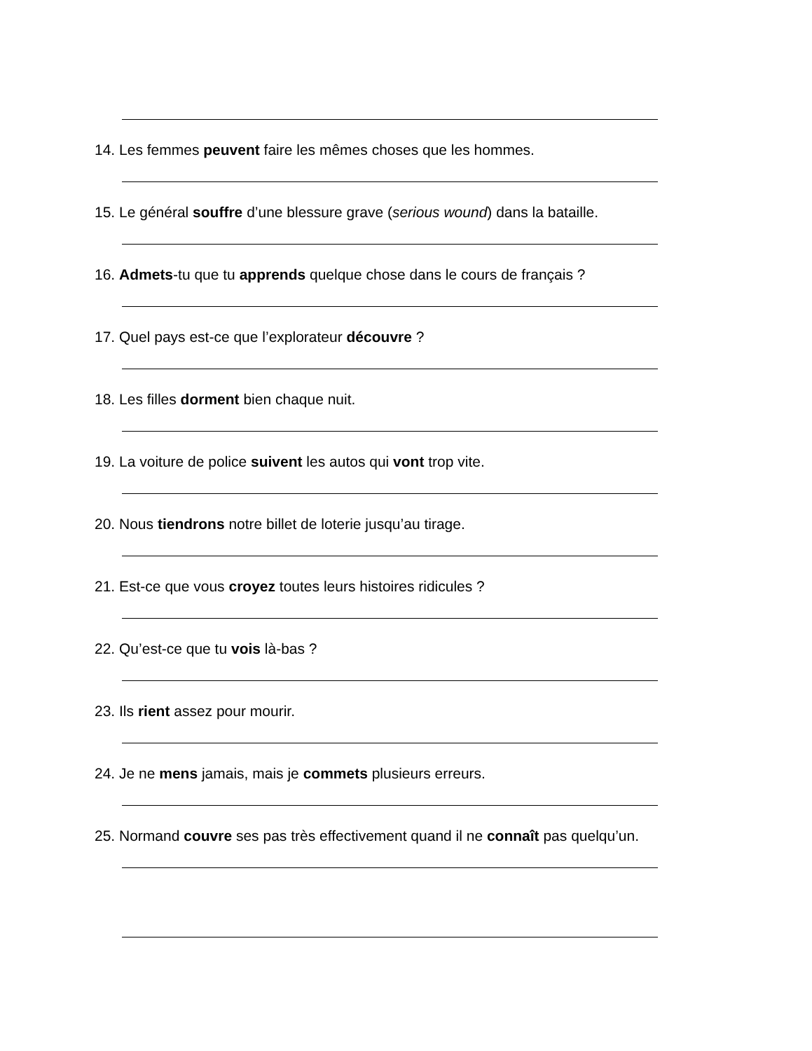14. Les femmes peuvent faire les mêmes choses que les hommes.
15. Le général souffre d’une blessure grave (serious wound) dans la bataille.
16. Admets-tu que tu apprends quelque chose dans le cours de français ?
17. Quel pays est-ce que l’explorateur découvre ?
18. Les filles dorment bien chaque nuit.
19. La voiture de police suivent les autos qui vont trop vite.
20. Nous tiendrons notre billet de loterie jusqu’au tirage.
21. Est-ce que vous croyez toutes leurs histoires ridicules ?
22. Qu’est-ce que tu vois là-bas ?
23. Ils rient assez pour mourir.
24. Je ne mens jamais, mais je commets plusieurs erreurs.
25. Normand couvre ses pas très effectivement quand il ne connaît pas quelqu’un.